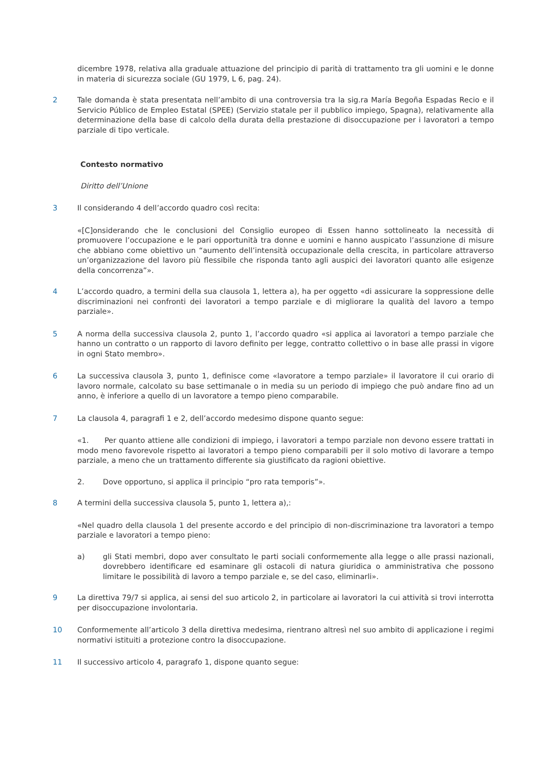dicembre 1978, relativa alla graduale attuazione del principio di parità di trattamento tra gli uomini e le donne in materia di sicurezza sociale (GU 1979, L 6, pag. 24).
2 Tale domanda è stata presentata nell’ambito di una controversia tra la sig.ra María Begoña Espadas Recio e il Servicio Público de Empleo Estatal (SPEE) (Servizio statale per il pubblico impiego, Spagna), relativamente alla determinazione della base di calcolo della durata della prestazione di disoccupazione per i lavoratori a tempo parziale di tipo verticale.
Contesto normativo
Diritto dell’Unione
3 Il considerando 4 dell’accordo quadro così recita:
«[C]onsiderando che le conclusioni del Consiglio europeo di Essen hanno sottolineato la necessità di promuovere l’occupazione e le pari opportunità tra donne e uomini e hanno auspicato l’assunzione di misure che abbiano come obiettivo un “aumento dell’intensità occupazionale della crescita, in particolare attraverso un’organizzazione del lavoro più flessibile che risponda tanto agli auspici dei lavoratori quanto alle esigenze della concorrenza”».
4 L’accordo quadro, a termini della sua clausola 1, lettera a), ha per oggetto «di assicurare la soppressione delle discriminazioni nei confronti dei lavoratori a tempo parziale e di migliorare la qualità del lavoro a tempo parziale».
5 A norma della successiva clausola 2, punto 1, l’accordo quadro «si applica ai lavoratori a tempo parziale che hanno un contratto o un rapporto di lavoro definito per legge, contratto collettivo o in base alle prassi in vigore in ogni Stato membro».
6 La successiva clausola 3, punto 1, definisce come «lavoratore a tempo parziale» il lavoratore il cui orario di lavoro normale, calcolato su base settimanale o in media su un periodo di impiego che può andare fino ad un anno, è inferiore a quello di un lavoratore a tempo pieno comparabile.
7 La clausola 4, paragrafi 1 e 2, dell’accordo medesimo dispone quanto segue:
«1. Per quanto attiene alle condizioni di impiego, i lavoratori a tempo parziale non devono essere trattati in modo meno favorevole rispetto ai lavoratori a tempo pieno comparabili per il solo motivo di lavorare a tempo parziale, a meno che un trattamento differente sia giustificato da ragioni obiettive.
2. Dove opportuno, si applica il principio “pro rata temporis”».
8 A termini della successiva clausola 5, punto 1, lettera a),:
«Nel quadro della clausola 1 del presente accordo e del principio di non-discriminazione tra lavoratori a tempo parziale e lavoratori a tempo pieno:
a) gli Stati membri, dopo aver consultato le parti sociali conformemente alla legge o alle prassi nazionali, dovrebbero identificare ed esaminare gli ostacoli di natura giuridica o amministrativa che possono limitare le possibilità di lavoro a tempo parziale e, se del caso, eliminarli».
9 La direttiva 79/7 si applica, ai sensi del suo articolo 2, in particolare ai lavoratori la cui attività si trovi interrotta per disoccupazione involontaria.
10 Conformemente all’articolo 3 della direttiva medesima, rientrano altresì nel suo ambito di applicazione i regimi normativi istituiti a protezione contro la disoccupazione.
11 Il successivo articolo 4, paragrafo 1, dispone quanto segue: